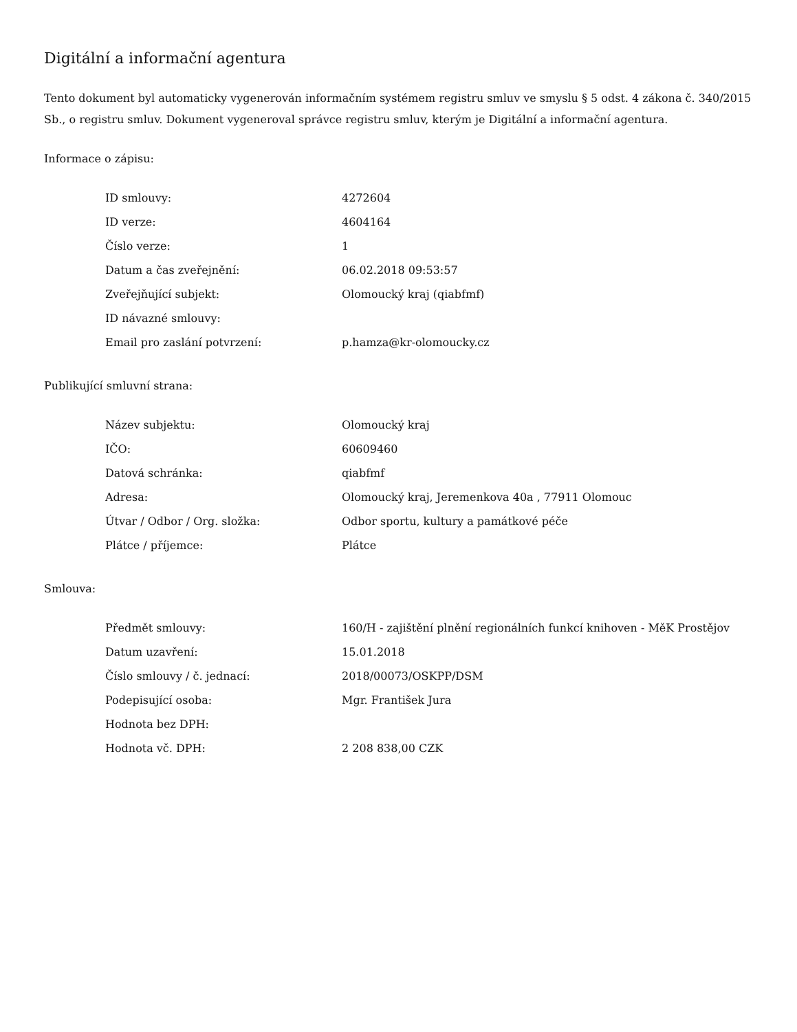Digitální a informační agentura
Tento dokument byl automaticky vygenerován informačním systémem registru smluv ve smyslu § 5 odst. 4 zákona č. 340/2015 Sb., o registru smluv. Dokument vygeneroval správce registru smluv, kterým je Digitální a informační agentura.
Informace o zápisu:
| ID smlouvy: | 4272604 |
| ID verze: | 4604164 |
| Číslo verze: | 1 |
| Datum a čas zveřejnění: | 06.02.2018 09:53:57 |
| Zveřejňující subjekt: | Olomoucký kraj (qiabfmf) |
| ID návazné smlouvy: | |
| Email pro zaslání potvrzení: | p.hamza@kr-olomoucky.cz |
Publikující smluvní strana:
| Název subjektu: | Olomoucký kraj |
| IČO: | 60609460 |
| Datová schránka: | qiabfmf |
| Adresa: | Olomoucký kraj, Jeremenkova 40a , 77911 Olomouc |
| Útvar / Odbor / Org. složka: | Odbor sportu, kultury a památkové péče |
| Plátce / příjemce: | Plátce |
Smlouva:
| Předmět smlouvy: | 160/H - zajištění plnění regionálních funkcí knihoven - MěK Prostějov |
| Datum uzavření: | 15.01.2018 |
| Číslo smlouvy / č. jednací: | 2018/00073/OSKPP/DSM |
| Podepisující osoba: | Mgr. František Jura |
| Hodnota bez DPH: | |
| Hodnota vč. DPH: | 2 208 838,00 CZK |